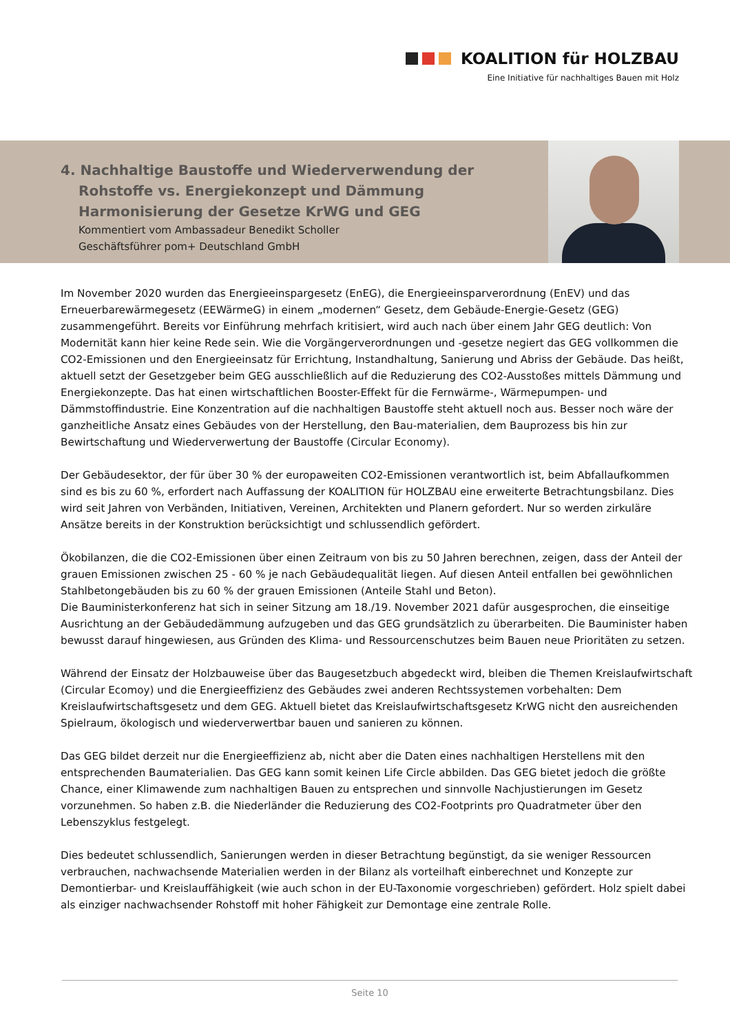KOALITION für HOLZBAU
Eine Initiative für nachhaltiges Bauen mit Holz
4. Nachhaltige Baustoffe und Wiederverwendung der
Rohstoffe vs. Energiekonzept und Dämmung
Harmonisierung der Gesetze KrWG und GEG
Kommentiert vom Ambassadeur Benedikt Scholler
Geschäftsführer pom+ Deutschland GmbH
Im November 2020 wurden das Energieeinspargesetz (EnEG), die Energieeinsparverordnung (EnEV) und das Erneuerbarewärmegesetz (EEWärmeG) in einem „modernen“ Gesetz, dem Gebäude-Energie-Gesetz (GEG) zusammengeführt. Bereits vor Einführung mehrfach kritisiert, wird auch nach über einem Jahr GEG deutlich: Von Modernität kann hier keine Rede sein. Wie die Vorgängerverordnungen und -gesetze negiert das GEG vollkommen die CO2-Emissionen und den Energieeinsatz für Errichtung, Instandhaltung, Sanierung und Abriss der Gebäude. Das heißt, aktuell setzt der Gesetzgeber beim GEG ausschließlich auf die Reduzierung des CO2-Ausstoßes mittels Dämmung und Energiekonzepte. Das hat einen wirtschaftlichen Booster-Effekt für die Fernwärme-, Wärmepumpen- und Dämmstoffindustrie. Eine Konzentration auf die nachhaltigen Baustoffe steht aktuell noch aus. Besser noch wäre der ganzheitliche Ansatz eines Gebäudes von der Herstellung, den Bau-materialien, dem Bauprozess bis hin zur Bewirtschaftung und Wiederverwertung der Baustoffe (Circular Economy).
Der Gebäudesektor, der für über 30 % der europaweiten CO2-Emissionen verantwortlich ist, beim Abfallaufkommen sind es bis zu 60 %, erfordert nach Auffassung der KOALITION für HOLZBAU eine erweiterte Betrachtungsbilanz. Dies wird seit Jahren von Verbänden, Initiativen, Vereinen, Architekten und Planern gefordert. Nur so werden zirkuläre Ansätze bereits in der Konstruktion berücksichtigt und schlussendlich gefördert.
Ökobilanzen, die die CO2-Emissionen über einen Zeitraum von bis zu 50 Jahren berechnen, zeigen, dass der Anteil der grauen Emissionen zwischen 25 - 60 % je nach Gebäudequalität liegen. Auf diesen Anteil entfallen bei gewöhnlichen Stahlbetongebäuden bis zu 60 % der grauen Emissionen (Anteile Stahl und Beton).
Die Bauministerkonferenz hat sich in seiner Sitzung am 18./19. November 2021 dafür ausgesprochen, die einseitige Ausrichtung an der Gebäudedämmung aufzugeben und das GEG grundsätzlich zu überarbeiten. Die Bauminister haben bewusst darauf hingewiesen, aus Gründen des Klima- und Ressourcenschutzes beim Bauen neue Prioritäten zu setzen.
Während der Einsatz der Holzbauweise über das Baugesetzbuch abgedeckt wird, bleiben die Themen Kreislaufwirtschaft (Circular Ecomoy) und die Energieeffizienz des Gebäudes zwei anderen Rechtssystemen vorbehalten: Dem Kreislaufwirtschaftsgesetz und dem GEG. Aktuell bietet das Kreislaufwirtschaftsgesetz KrWG nicht den ausreichenden Spielraum, ökologisch und wiederverwertbar bauen und sanieren zu können.
Das GEG bildet derzeit nur die Energieeffizienz ab, nicht aber die Daten eines nachhaltigen Herstellens mit den entsprechenden Baumaterialien. Das GEG kann somit keinen Life Circle abbilden. Das GEG bietet jedoch die größte Chance, einer Klimawende zum nachhaltigen Bauen zu entsprechen und sinnvolle Nachjustierungen im Gesetz vorzunehmen. So haben z.B. die Niederländer die Reduzierung des CO2-Footprints pro Quadratmeter über den Lebenszyklus festgelegt.
Dies bedeutet schlussendlich, Sanierungen werden in dieser Betrachtung begünstigt, da sie weniger Ressourcen verbrauchen, nachwachsende Materialien werden in der Bilanz als vorteilhaft einberechnet und Konzepte zur Demontierbar- und Kreislauffähigkeit (wie auch schon in der EU-Taxonomie vorgeschrieben) gefördert. Holz spielt dabei als einziger nachwachsender Rohstoff mit hoher Fähigkeit zur Demontage eine zentrale Rolle.
Seite 10